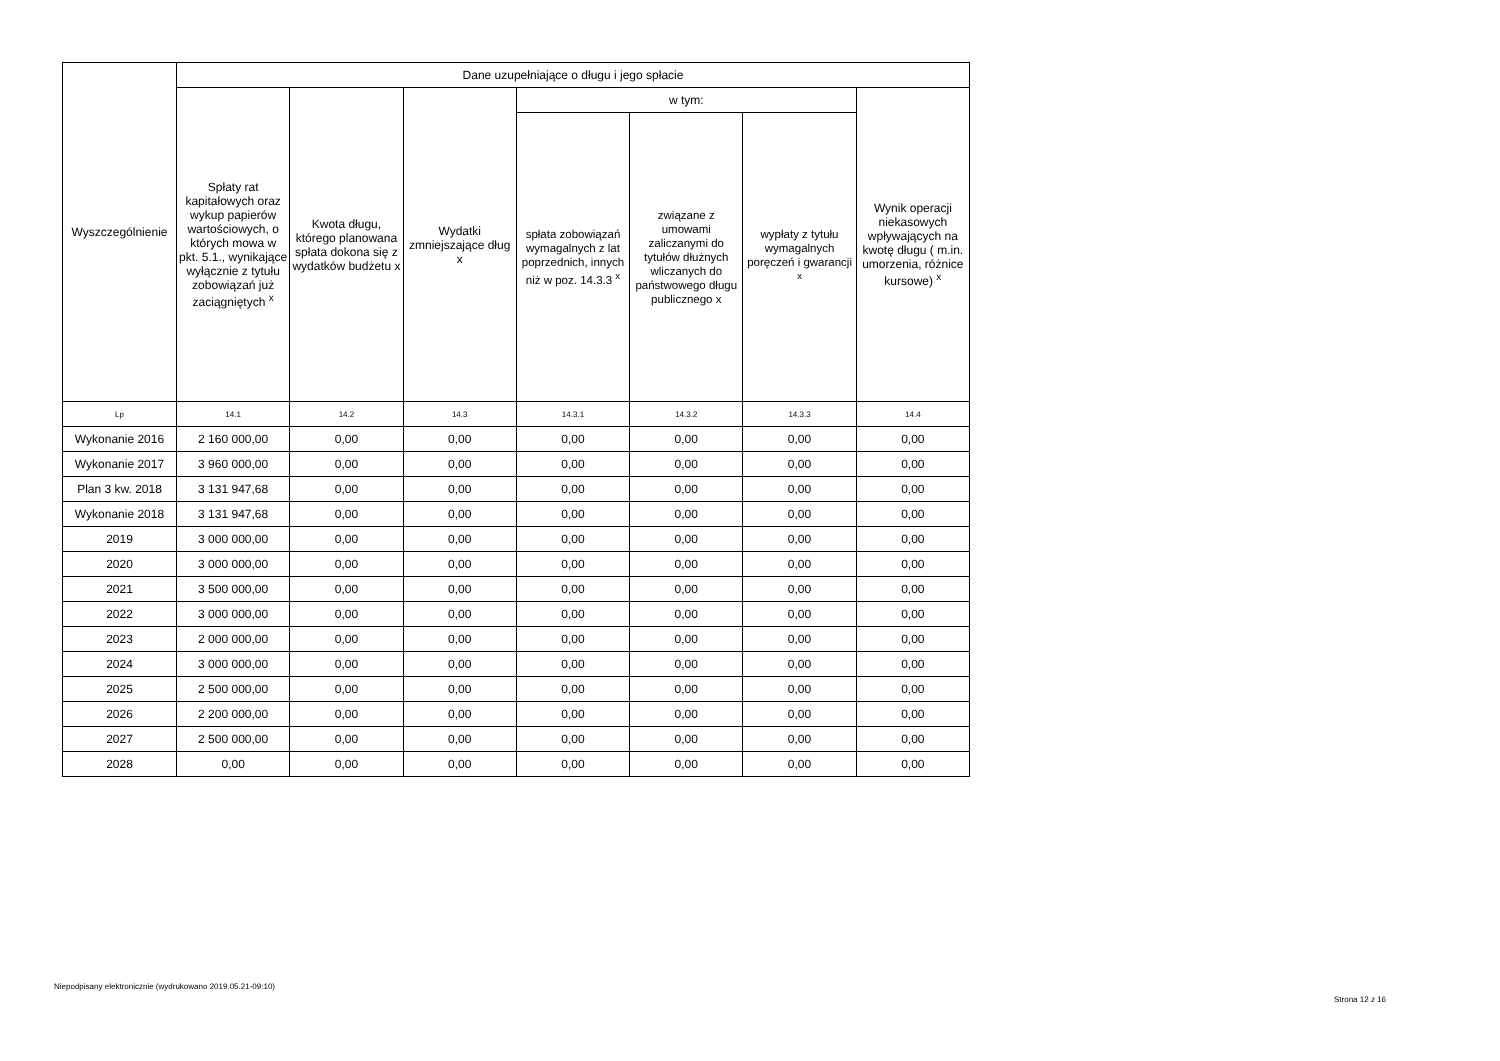| Wyszczególnienie | Dane uzupełniające o długu i jego spłacie | | | | | | |
| --- | --- | --- | --- | --- | --- | --- | --- |
| | Spłaty rat kapitałowych oraz wykup papierów wartościowych, o których mowa w pkt. 5.1., wynikające wyłącznie z tytułu zobowiązań już zaciągniętych <sup>x</sup> | Kwota długu, którego planowana spłata dokona się z wydatków budżetu x | Wydatki zmniejszające dług x | w tym: | | | Wynik operacji niekasowych wpływających na kwotę długu ( m.in. umorzenia, różnice kursowe) <sup>x</sup> |
| | | | | spłata zobowiązań wymagalnych z lat poprzednich, innych niż w poz. 14.3.3 <sup>x</sup> | związane z umowami zaliczanymi do tytułów dłużnych wliczanych do państwowego długu publicznego x | wypłaty z tytułu wymagalnych poręczeń i gwarancji <sup>x</sup> | |
| Lp | 14.1 | 14.2 | 14.3 | 14.3.1 | 14.3.2 | 14.3.3 | 14.4 |
| Wykonanie 2016 | 2 160 000,00 | 0,00 | 0,00 | 0,00 | 0,00 | 0,00 | 0,00 |
| Wykonanie 2017 | 3 960 000,00 | 0,00 | 0,00 | 0,00 | 0,00 | 0,00 | 0,00 |
| Plan 3 kw. 2018 | 3 131 947,68 | 0,00 | 0,00 | 0,00 | 0,00 | 0,00 | 0,00 |
| Wykonanie 2018 | 3 131 947,68 | 0,00 | 0,00 | 0,00 | 0,00 | 0,00 | 0,00 |
| 2019 | 3 000 000,00 | 0,00 | 0,00 | 0,00 | 0,00 | 0,00 | 0,00 |
| 2020 | 3 000 000,00 | 0,00 | 0,00 | 0,00 | 0,00 | 0,00 | 0,00 |
| 2021 | 3 500 000,00 | 0,00 | 0,00 | 0,00 | 0,00 | 0,00 | 0,00 |
| 2022 | 3 000 000,00 | 0,00 | 0,00 | 0,00 | 0,00 | 0,00 | 0,00 |
| 2023 | 2 000 000,00 | 0,00 | 0,00 | 0,00 | 0,00 | 0,00 | 0,00 |
| 2024 | 3 000 000,00 | 0,00 | 0,00 | 0,00 | 0,00 | 0,00 | 0,00 |
| 2025 | 2 500 000,00 | 0,00 | 0,00 | 0,00 | 0,00 | 0,00 | 0,00 |
| 2026 | 2 200 000,00 | 0,00 | 0,00 | 0,00 | 0,00 | 0,00 | 0,00 |
| 2027 | 2 500 000,00 | 0,00 | 0,00 | 0,00 | 0,00 | 0,00 | 0,00 |
| 2028 | 0,00 | 0,00 | 0,00 | 0,00 | 0,00 | 0,00 | 0,00 |
Niepodpisany elektronicznie (wydrukowano 2019.05.21-09:10)
Strona 12 z 16